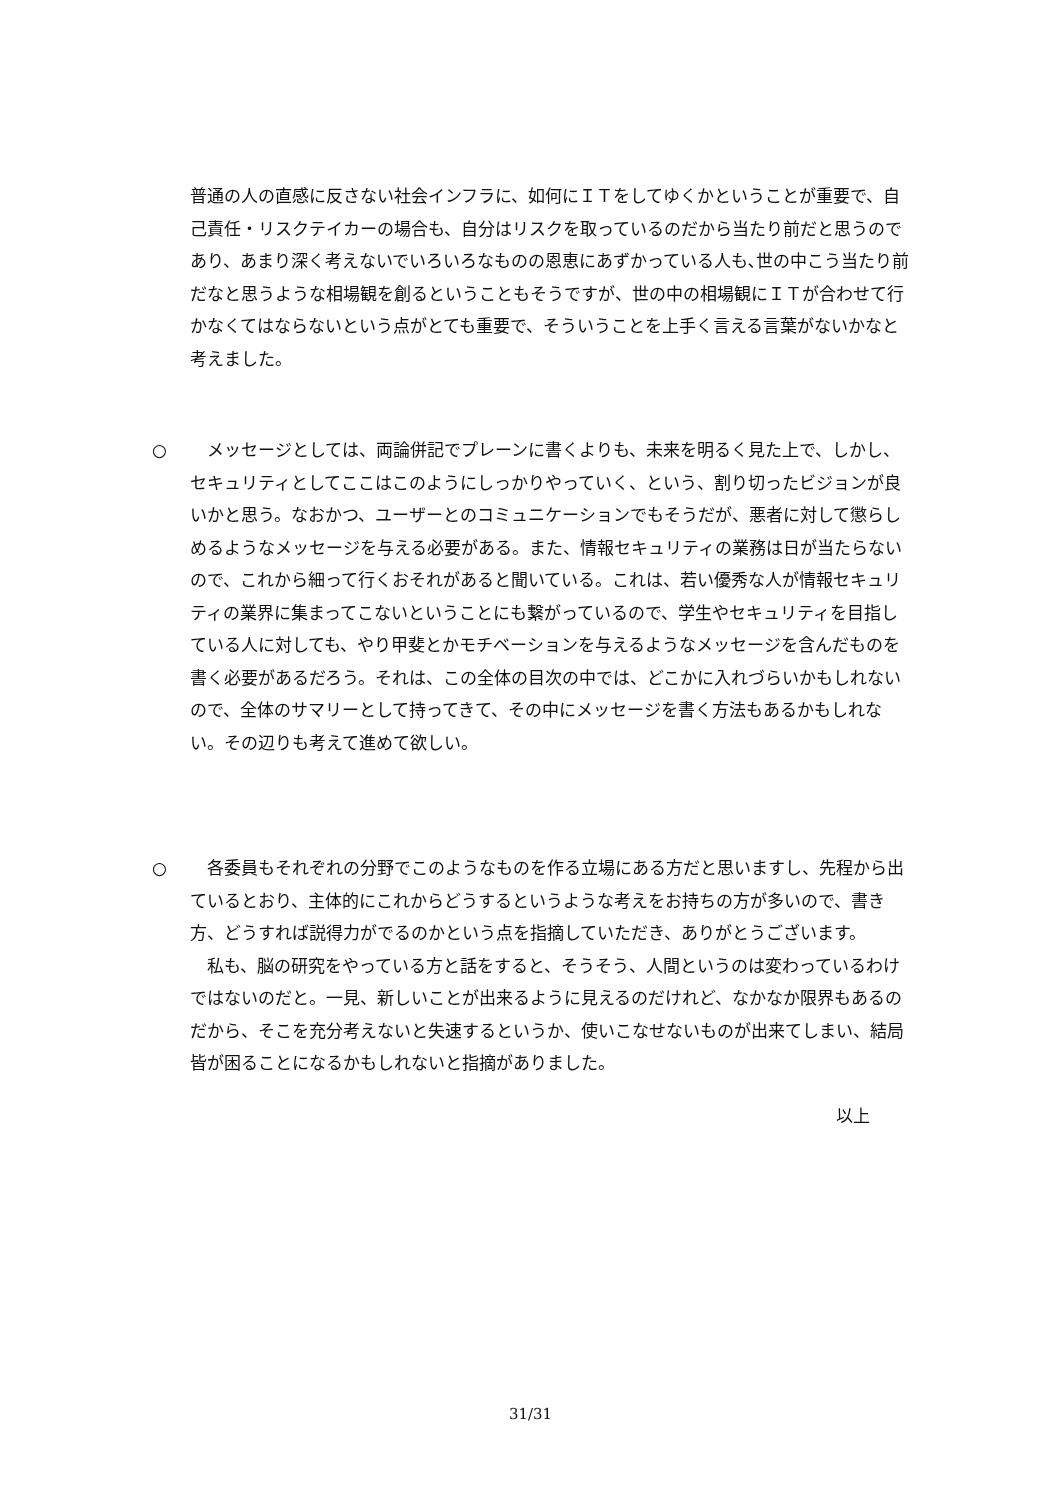普通の人の直感に反さない社会インフラに、如何にＩＴをしてゆくかということが重要で、自己責任・リスクテイカーの場合も、自分はリスクを取っているのだから当たり前だと思うのであり、あまり深く考えないでいろいろなものの恩恵にあずかっている人も､世の中こう当たり前だなと思うような相場観を創るということもそうですが、世の中の相場観にＩＴが合わせて行かなくてはならないという点がとても重要で、そういうことを上手く言える言葉がないかなと考えました。
○
　メッセージとしては、両論併記でプレーンに書くよりも、未来を明るく見た上で、しかし、セキュリティとしてここはこのようにしっかりやっていく、という、割り切ったビジョンが良いかと思う。なおかつ、ユーザーとのコミュニケーションでもそうだが、悪者に対して懲らしめるようなメッセージを与える必要がある。また、情報セキュリティの業務は日が当たらないので、これから細って行くおそれがあると聞いている。これは、若い優秀な人が情報セキュリティの業界に集まってこないということにも繋がっているので、学生やセキュリティを目指している人に対しても、やり甲斐とかモチベーションを与えるようなメッセージを含んだものを書く必要があるだろう。それは、この全体の目次の中では、どこかに入れづらいかもしれないので、全体のサマリーとして持ってきて、その中にメッセージを書く方法もあるかもしれない。その辺りも考えて進めて欲しい。
○
　各委員もそれぞれの分野でこのようなものを作る立場にある方だと思いますし、先程から出ているとおり、主体的にこれからどうするというような考えをお持ちの方が多いので、書き方、どうすれば説得力がでるのかという点を指摘していただき、ありがとうございます。
　私も、脳の研究をやっている方と話をすると、そうそう、人間というのは変わっているわけではないのだと。一見、新しいことが出来るように見えるのだけれど、なかなか限界もあるのだから、そこを充分考えないと失速するというか、使いこなせないものが出来てしまい、結局皆が困ることになるかもしれないと指摘がありました。
以上
31/31